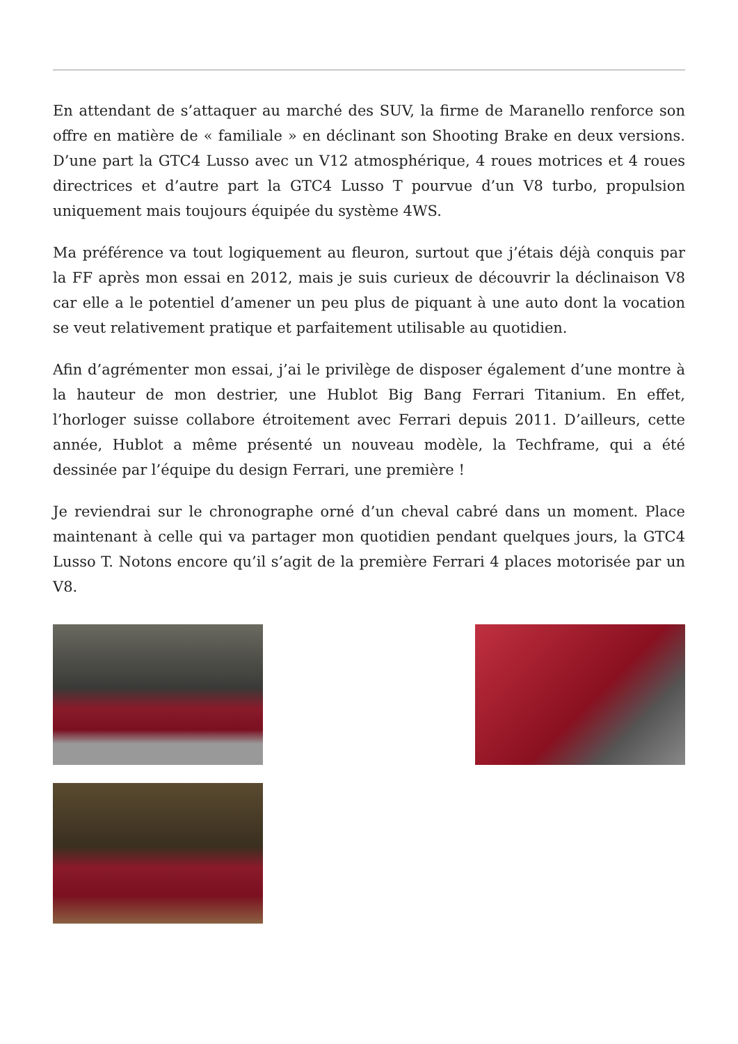En attendant de s’attaquer au marché des SUV, la firme de Maranello renforce son offre en matière de « familiale » en déclinant son Shooting Brake en deux versions. D’une part la GTC4 Lusso avec un V12 atmosphérique, 4 roues motrices et 4 roues directrices et d’autre part la GTC4 Lusso T pourvue d’un V8 turbo, propulsion uniquement mais toujours équipée du système 4WS.
Ma préférence va tout logiquement au fleuron, surtout que j’étais déjà conquis par la FF après mon essai en 2012, mais je suis curieux de découvrir la déclinaison V8 car elle a le potentiel d’amener un peu plus de piquant à une auto dont la vocation se veut relativement pratique et parfaitement utilisable au quotidien.
Afin d’agrémenter mon essai, j’ai le privilège de disposer également d’une montre à la hauteur de mon destrier, une Hublot Big Bang Ferrari Titanium. En effet, l’horloger suisse collabore étroitement avec Ferrari depuis 2011. D’ailleurs, cette année, Hublot a même présenté un nouveau modèle, la Techframe, qui a été dessinée par l’équipe du design Ferrari, une première !
Je reviendrai sur le chronographe orné d’un cheval cabré dans un moment. Place maintenant à celle qui va partager mon quotidien pendant quelques jours, la GTC4 Lusso T. Notons encore qu’il s’agit de la première Ferrari 4 places motorisée par un V8.